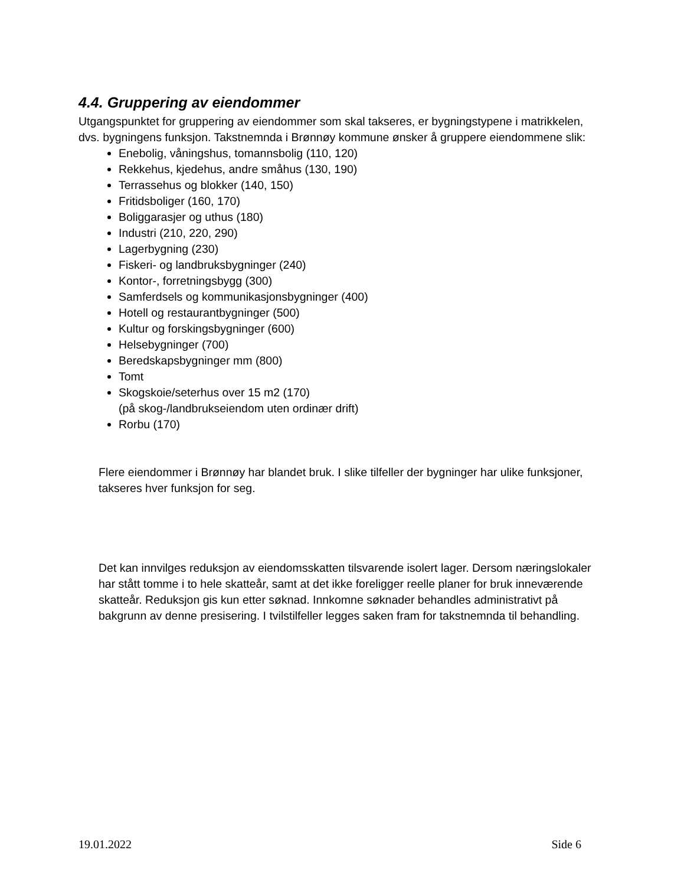4.4. Gruppering av eiendommer
Utgangspunktet for gruppering av eiendommer som skal takseres, er bygningstypene i matrikkelen, dvs. bygningens funksjon. Takstnemnda i Brønnøy kommune ønsker å gruppere eiendommene slik:
Enebolig, våningshus, tomannsbolig (110, 120)
Rekkehus, kjedehus, andre småhus (130, 190)
Terrassehus og blokker (140, 150)
Fritidsboliger (160, 170)
Boliggarasjer og uthus (180)
Industri (210, 220, 290)
Lagerbygning (230)
Fiskeri- og landbruksbygninger (240)
Kontor-, forretningsbygg (300)
Samferdsels og kommunikasjonsbygninger (400)
Hotell og restaurantbygninger (500)
Kultur og forskingsbygninger (600)
Helsebygninger (700)
Beredskapsbygninger mm (800)
Tomt
Skogskoie/seterhus over 15 m2 (170)
(på skog-/landbrukseiendom uten ordinær drift)
Rorbu (170)
Flere eiendommer i Brønnøy har blandet bruk. I slike tilfeller der bygninger har ulike funksjoner, takseres hver funksjon for seg.
Det kan innvilges reduksjon av eiendomsskatten tilsvarende isolert lager. Dersom næringslokaler har stått tomme i to hele skatteår, samt at det ikke foreligger reelle planer for bruk inneværende skatteår. Reduksjon gis kun etter søknad. Innkomne søknader behandles administrativt på bakgrunn av denne presisering. I tvilstilfeller legges saken fram for takstnemnda til behandling.
19.01.2022 Side 6